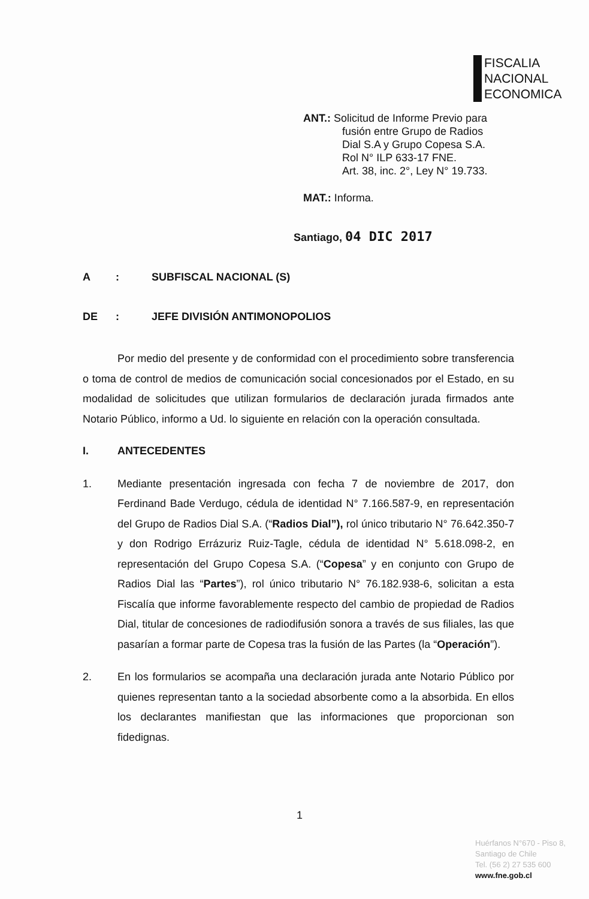FISCALIA
NACIONAL
ECONOMICA
ANT.: Solicitud de Informe Previo para
fusión entre Grupo de Radios
Dial S.A y Grupo Copesa S.A.
Rol N° ILP 633-17 FNE.
Art. 38, inc. 2°, Ley N° 19.733.
MAT.: Informa.
Santiago, 04 DIC 2017
A : SUBFISCAL NACIONAL (S)
DE : JEFE DIVISIÓN ANTIMONOPOLIOS
Por medio del presente y de conformidad con el procedimiento sobre transferencia o toma de control de medios de comunicación social concesionados por el Estado, en su modalidad de solicitudes que utilizan formularios de declaración jurada firmados ante Notario Público, informo a Ud. lo siguiente en relación con la operación consultada.
I. ANTECEDENTES
1. Mediante presentación ingresada con fecha 7 de noviembre de 2017, don Ferdinand Bade Verdugo, cédula de identidad N° 7.166.587-9, en representación del Grupo de Radios Dial S.A. (“Radios Dial”), rol único tributario N° 76.642.350-7 y don Rodrigo Errázuriz Ruiz-Tagle, cédula de identidad N° 5.618.098-2, en representación del Grupo Copesa S.A. (“Copesa” y en conjunto con Grupo de Radios Dial las “Partes”), rol único tributario N° 76.182.938-6, solicitan a esta Fiscalía que informe favorablemente respecto del cambio de propiedad de Radios Dial, titular de concesiones de radiodifusión sonora a través de sus filiales, las que pasarían a formar parte de Copesa tras la fusión de las Partes (la “Operación”).
2. En los formularios se acompaña una declaración jurada ante Notario Público por quienes representan tanto a la sociedad absorbente como a la absorbida. En ellos los declarantes manifiestan que las informaciones que proporcionan son fidedignas.
1
Huérfanos N°670 - Piso 8,
Santiago de Chile
Tel. (56 2) 27 535 600
www.fne.gob.cl